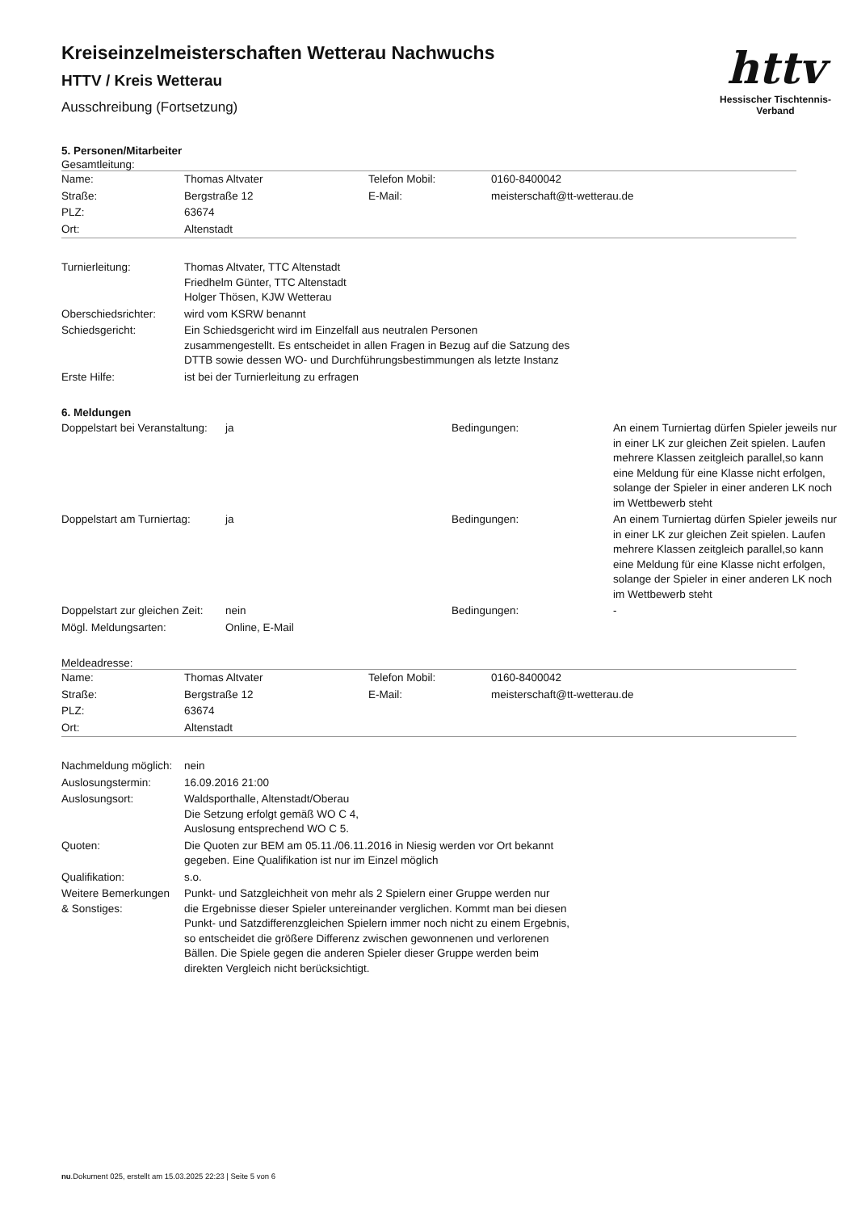httv
Hessischer Tischtennis-Verband
Kreiseinzelmeisterschaften Wetterau Nachwuchs
HTTV / Kreis Wetterau
Ausschreibung (Fortsetzung)
5. Personen/Mitarbeiter
Gesamtleitung:
| Name: | Thomas Altvater | Telefon Mobil: | 0160-8400042 |
| Straße: | Bergstraße 12 | E-Mail: | meisterschaft@tt-wetterau.de |
| PLZ: | 63674 | | |
| Ort: | Altenstadt | | |
| Turnierleitung: | Thomas Altvater, TTC Altenstadt Friedhelm Günter, TTC Altenstadt Holger Thösen, KJW Wetterau |
| Oberschiedsrichter: | wird vom KSRW benannt |
| Schiedsgericht: | Ein Schiedsgericht wird im Einzelfall aus neutralen Personen zusammengestellt. Es entscheidet in allen Fragen in Bezug auf die Satzung des DTTB sowie dessen WO- und Durchführungsbestimmungen als letzte Instanz |
| Erste Hilfe: | ist bei der Turnierleitung zu erfragen |
6. Meldungen
| Doppelstart bei Veranstaltung: | ja | Bedingungen: | An einem Turniertag dürfen Spieler jeweils nur in einer LK zur gleichen Zeit spielen. Laufen mehrere Klassen zeitgleich parallel,so kann eine Meldung für eine Klasse nicht erfolgen, solange der Spieler in einer anderen LK noch im Wettbewerb steht |
| Doppelstart am Turniertag: | ja | Bedingungen: | An einem Turniertag dürfen Spieler jeweils nur in einer LK zur gleichen Zeit spielen. Laufen mehrere Klassen zeitgleich parallel,so kann eine Meldung für eine Klasse nicht erfolgen, solange der Spieler in einer anderen LK noch im Wettbewerb steht |
| Doppelstart zur gleichen Zeit: | nein | Bedingungen: | - |
| Mögl. Meldungsarten: | Online, E-Mail | | |
Meldeadresse:
| Name: | Thomas Altvater | Telefon Mobil: | 0160-8400042 |
| Straße: | Bergstraße 12 | E-Mail: | meisterschaft@tt-wetterau.de |
| PLZ: | 63674 | | |
| Ort: | Altenstadt | | |
| Nachmeldung möglich: | nein |
| Auslosungstermin: | 16.09.2016 21:00 |
| Auslosungsort: | Waldsporthalle, Altenstadt/Oberau Die Setzung erfolgt gemäß WO C 4, Auslosung entsprechend WO C 5. |
| Quoten: | Die Quoten zur BEM am 05.11./06.11.2016 in Niesig werden vor Ort bekannt gegeben. Eine Qualifikation ist nur im Einzel möglich |
| Qualifikation: | s.o. |
| Weitere Bemerkungen & Sonstiges: | Punkt- und Satzgleichheit von mehr als 2 Spielern einer Gruppe werden nur die Ergebnisse dieser Spieler untereinander verglichen. Kommt man bei diesen Punkt- und Satzdifferenzgleichen Spielern immer noch nicht zu einem Ergebnis, so entscheidet die größere Differenz zwischen gewonnenen und verlorenen Bällen. Die Spiele gegen die anderen Spieler dieser Gruppe werden beim direkten Vergleich nicht berücksichtigt. |
nu.Dokument 025, erstellt am 15.03.2025 22:23 | Seite 5 von 6